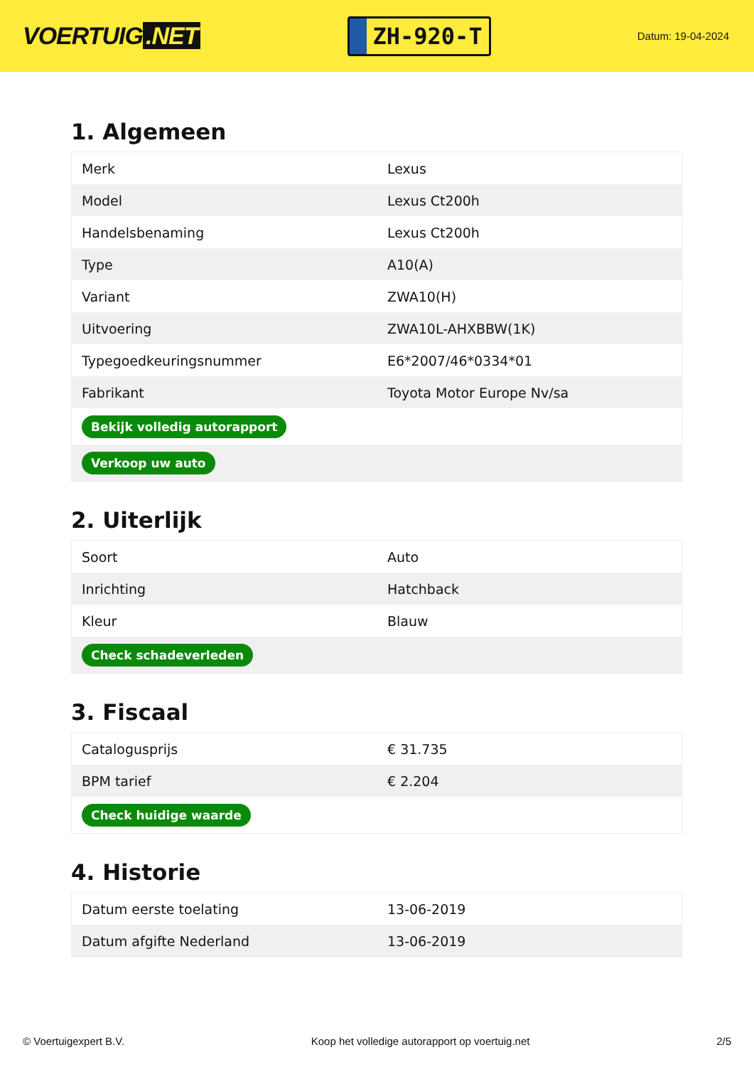VOERTUIG.NET
ZH-920-T
Datum: 19-04-2024
1. Algemeen
| Merk | Lexus |
| Model | Lexus Ct200h |
| Handelsbenaming | Lexus Ct200h |
| Type | A10(A) |
| Variant | ZWA10(H) |
| Uitvoering | ZWA10L-AHXBBW(1K) |
| Typegoedkeuringsnummer | E6*2007/46*0334*01 |
| Fabrikant | Toyota Motor Europe Nv/sa |
| Bekijk volledig autorapport | |
| Verkoop uw auto | |
2. Uiterlijk
| Soort | Auto |
| Inrichting | Hatchback |
| Kleur | Blauw |
| Check schadeverleden | |
3. Fiscaal
| Catalogusprijs | € 31.735 |
| BPM tarief | € 2.204 |
| Check huidige waarde | |
4. Historie
| Datum eerste toelating | 13-06-2019 |
| Datum afgifte Nederland | 13-06-2019 |
© Voertuigexpert B.V. Koop het volledige autorapport op voertuig.net 2/5